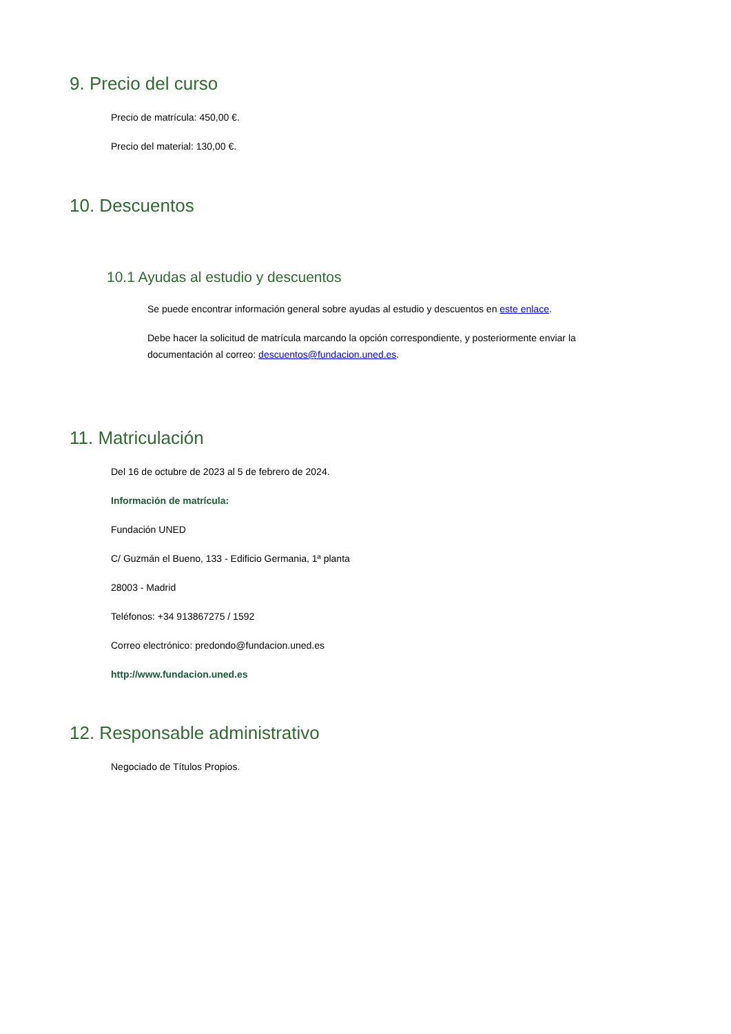9. Precio del curso
Precio de matrícula: 450,00 €.
Precio del material: 130,00 €.
10. Descuentos
10.1 Ayudas al estudio y descuentos
Se puede encontrar información general sobre ayudas al estudio y descuentos en este enlace.
Debe hacer la solicitud de matrícula marcando la opción correspondiente, y posteriormente enviar la documentación al correo: descuentos@fundacion.uned.es.
11. Matriculación
Del 16 de octubre de 2023 al 5 de febrero de 2024.
Información de matrícula:
Fundación UNED
C/ Guzmán el Bueno, 133 - Edificio Germania, 1ª planta
28003 - Madrid
Teléfonos: +34 913867275 / 1592
Correo electrónico: predondo@fundacion.uned.es
http://www.fundacion.uned.es
12. Responsable administrativo
Negociado de Títulos Propios.